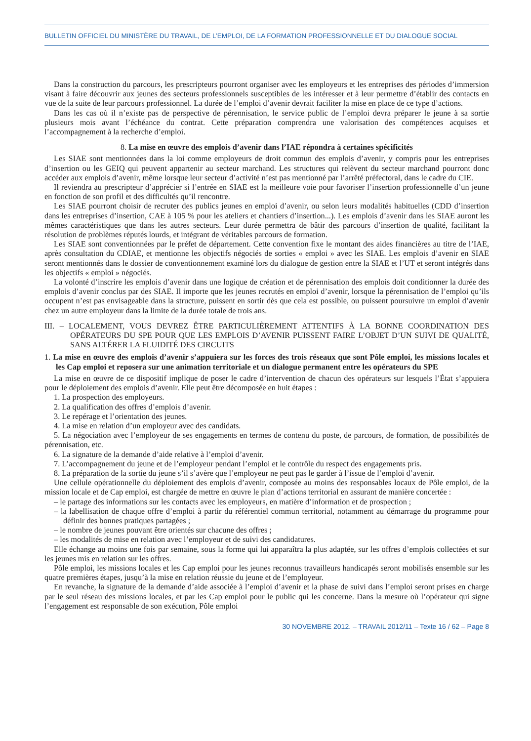BULLETIN OFFICIEL DU MINISTÈRE DU TRAVAIL, DE L’EMPLOI, DE LA FORMATION PROFESSIONNELLE ET DU DIALOGUE SOCIAL
Dans la construction du parcours, les prescripteurs pourront organiser avec les employeurs et les entreprises des périodes d’immersion visant à faire découvrir aux jeunes des secteurs professionnels susceptibles de les intéresser et à leur permettre d’établir des contacts en vue de la suite de leur parcours professionnel. La durée de l’emploi d’avenir devrait faciliter la mise en place de ce type d’actions.
Dans les cas où il n’existe pas de perspective de pérennisation, le service public de l’emploi devra préparer le jeune à sa sortie plusieurs mois avant l’échéance du contrat. Cette préparation comprendra une valorisation des compétences acquises et l’accompagnement à la recherche d’emploi.
8. La mise en œuvre des emplois d’avenir dans l’IAE répondra à certaines spécificités
Les SIAE sont mentionnées dans la loi comme employeurs de droit commun des emplois d’avenir, y compris pour les entreprises d’insertion ou les GEIQ qui peuvent appartenir au secteur marchand. Les structures qui relèvent du secteur marchand pourront donc accéder aux emplois d’avenir, même lorsque leur secteur d’activité n’est pas mentionné par l’arrêté préfectoral, dans le cadre du CIE.
Il reviendra au prescripteur d’apprécier si l’entrée en SIAE est la meilleure voie pour favoriser l’insertion professionnelle d’un jeune en fonction de son profil et des difficultés qu’il rencontre.
Les SIAE pourront choisir de recruter des publics jeunes en emploi d’avenir, ou selon leurs modalités habituelles (CDD d’insertion dans les entreprises d’insertion, CAE à 105 % pour les ateliers et chantiers d’insertion...). Les emplois d’avenir dans les SIAE auront les mêmes caractéristiques que dans les autres secteurs. Leur durée permettra de bâtir des parcours d’insertion de qualité, facilitant la résolution de problèmes réputés lourds, et intégrant de véritables parcours de formation.
Les SIAE sont conventionnées par le préfet de département. Cette convention fixe le montant des aides financières au titre de l’IAE, après consultation du CDIAE, et mentionne les objectifs négociés de sorties « emploi » avec les SIAE. Les emplois d’avenir en SIAE seront mentionnés dans le dossier de conventionnement examiné lors du dialogue de gestion entre la SIAE et l’UT et seront intégrés dans les objectifs « emploi » négociés.
La volonté d’inscrire les emplois d’avenir dans une logique de création et de pérennisation des emplois doit conditionner la durée des emplois d’avenir conclus par des SIAE. Il importe que les jeunes recrutés en emploi d’avenir, lorsque la pérennisation de l’emploi qu’ils occupent n’est pas envisageable dans la structure, puissent en sortir dès que cela est possible, ou puissent poursuivre un emploi d’avenir chez un autre employeur dans la limite de la durée totale de trois ans.
III. – LOCALEMENT, VOUS DEVREZ ÊTRE PARTICULIÈREMENT ATTENTIFS À LA BONNE COORDINATION DES OPÉRATEURS DU SPE POUR QUE LES EMPLOIS D’AVENIR PUISSENT FAIRE L’OBJET D’UN SUIVI DE QUALITÉ, SANS ALTÉRER LA FLUIDITÉ DES CIRCUITS
1. La mise en œuvre des emplois d’avenir s’appuiera sur les forces des trois réseaux que sont Pôle emploi, les missions locales et les Cap emploi et reposera sur une animation territoriale et un dialogue permanent entre les opérateurs du SPE
La mise en œuvre de ce dispositif implique de poser le cadre d’intervention de chacun des opérateurs sur lesquels l’État s’appuiera pour le déploiement des emplois d’avenir. Elle peut être décomposée en huit étapes :
1. La prospection des employeurs.
2. La qualification des offres d’emplois d’avenir.
3. Le repérage et l’orientation des jeunes.
4. La mise en relation d’un employeur avec des candidats.
5. La négociation avec l’employeur de ses engagements en termes de contenu du poste, de parcours, de formation, de possibilités de pérennisation, etc.
6. La signature de la demande d’aide relative à l’emploi d’avenir.
7. L’accompagnement du jeune et de l’employeur pendant l’emploi et le contrôle du respect des engagements pris.
8. La préparation de la sortie du jeune s’il s’avère que l’employeur ne peut pas le garder à l’issue de l’emploi d’avenir.
Une cellule opérationnelle du déploiement des emplois d’avenir, composée au moins des responsables locaux de Pôle emploi, de la mission locale et de Cap emploi, est chargée de mettre en œuvre le plan d’actions territorial en assurant de manière concertée :
– le partage des informations sur les contacts avec les employeurs, en matière d’information et de prospection ;
– la labellisation de chaque offre d’emploi à partir du référentiel commun territorial, notamment au démarrage du programme pour définir des bonnes pratiques partagées ;
– le nombre de jeunes pouvant être orientés sur chacune des offres ;
– les modalités de mise en relation avec l’employeur et de suivi des candidatures.
Elle échange au moins une fois par semaine, sous la forme qui lui apparaîtra la plus adaptée, sur les offres d’emplois collectées et sur les jeunes mis en relation sur les offres.
Pôle emploi, les missions locales et les Cap emploi pour les jeunes reconnus travailleurs handicapés seront mobilisés ensemble sur les quatre premières étapes, jusqu’à la mise en relation réussie du jeune et de l’employeur.
En revanche, la signature de la demande d’aide associée à l’emploi d’avenir et la phase de suivi dans l’emploi seront prises en charge par le seul réseau des missions locales, et par les Cap emploi pour le public qui les concerne. Dans la mesure où l’opérateur qui signe l’engagement est responsable de son exécution, Pôle emploi
30 NOVEMBRE 2012. – TRAVAIL 2012/11 – Texte 16 / 62 – Page 8